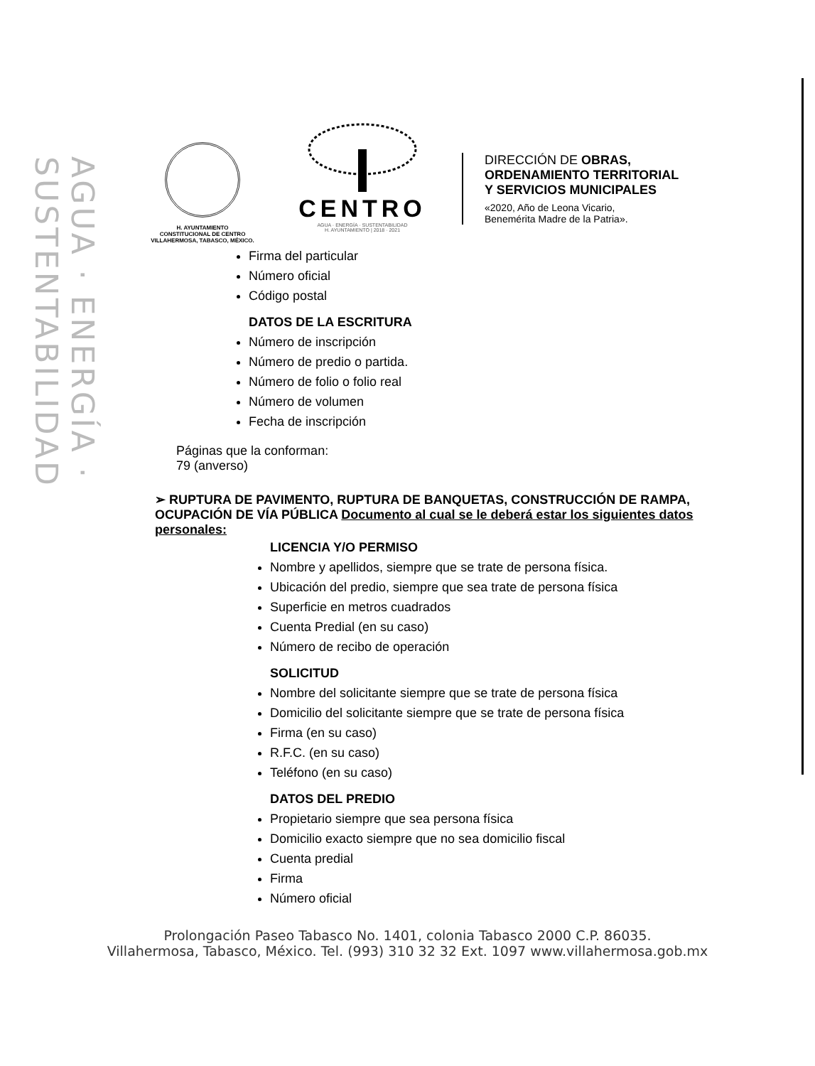AGUA · ENERGÍA · SUSTENTABILIDAD
H. AYUNTAMIENTO
CONSTITUCIONAL DE CENTRO
VILLAHERMOSA, TABASCO, MÉXICO.
CENTRO
AGUA · ENERGÍA · SUSTENTABILIDAD
H. AYUNTAMIENTO | 2018 · 2021
DIRECCIÓN DE OBRAS,
ORDENAMIENTO TERRITORIAL
Y SERVICIOS MUNICIPALES
«2020, Año de Leona Vicario,
Benemérita Madre de la Patria».
Firma del particular
Número oficial
Código postal
DATOS DE LA ESCRITURA
Número de inscripción
Número de predio o partida.
Número de folio o folio real
Número de volumen
Fecha de inscripción
Páginas que la conforman:
79 (anverso)
➢ RUPTURA DE PAVIMENTO, RUPTURA DE BANQUETAS, CONSTRUCCIÓN DE RAMPA, OCUPACIÓN DE VÍA PÚBLICA Documento al cual se le deberá estar los siguientes datos personales:
LICENCIA Y/O PERMISO
Nombre y apellidos, siempre que se trate de persona física.
Ubicación del predio, siempre que sea trate de persona física
Superficie en metros cuadrados
Cuenta Predial (en su caso)
Número de recibo de operación
SOLICITUD
Nombre del solicitante siempre que se trate de persona física
Domicilio del solicitante siempre que se trate de persona física
Firma (en su caso)
R.F.C. (en su caso)
Teléfono (en su caso)
DATOS DEL PREDIO
Propietario siempre que sea persona física
Domicilio exacto siempre que no sea domicilio fiscal
Cuenta predial
Firma
Número oficial
Prolongación Paseo Tabasco No. 1401, colonia Tabasco 2000 C.P. 86035.
Villahermosa, Tabasco, México. Tel. (993) 310 32 32 Ext. 1097 www.villahermosa.gob.mx